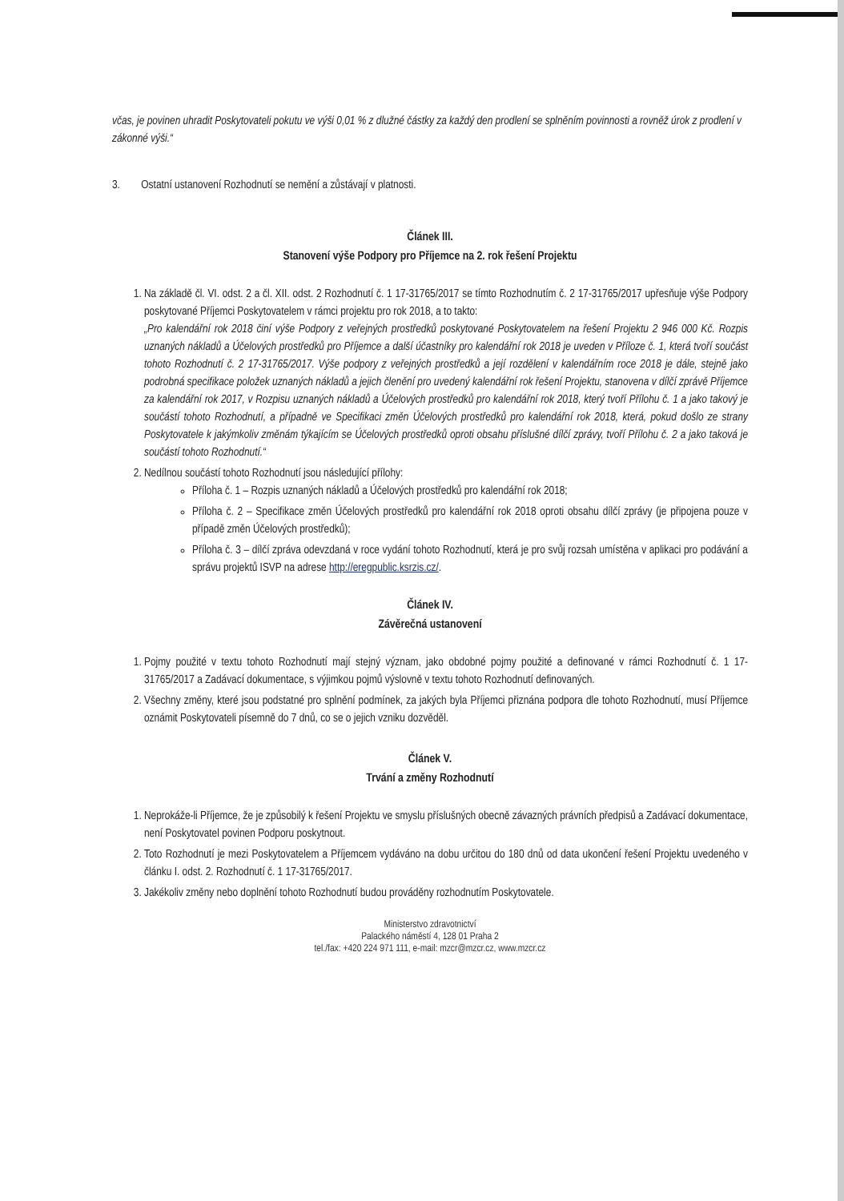včas, je povinen uhradit Poskytovateli pokutu ve výši 0,01 % z dlužné částky za každý den prodlení se splněním povinnosti a rovněž úrok z prodlení v zákonné výši.“
3. Ostatní ustanovení Rozhodnutí se nemění a zůstávají v platnosti.
Článek III.
Stanovení výše Podpory pro Příjemce na 2. rok řešení Projektu
1. Na základě čl. VI. odst. 2 a čl. XII. odst. 2 Rozhodnutí č. 1 17-31765/2017 se tímto Rozhodnutím č. 2 17-31765/2017 upřesňuje výše Podpory poskytované Příjemci Poskytovatelem v rámci projektu pro rok 2018, a to takto:
„Pro kalendářní rok 2018 činí výše Podpory z veřejných prostředků poskytované Poskytovatelem na řešení Projektu 2 946 000 Kč. Rozpis uznaných nákladů a Účelových prostředků pro Příjemce a další účastníky pro kalendářní rok 2018 je uveden v Příloze č. 1, která tvoří součást tohoto Rozhodnutí č. 2 17-31765/2017. Výše podpory z veřejných prostředků a její rozdělení v kalendářním roce 2018 je dále, stejně jako podrobná specifikace položek uznaných nákladů a jejich členění pro uvedený kalendářní rok řešení Projektu, stanovena v dílčí zprávě Příjemce za kalendářní rok 2017, v Rozpisu uznaných nákladů a Účelových prostředků pro kalendářní rok 2018, který tvoří Přílohu č. 1 a jako takový je součástí tohoto Rozhodnutí, a případně ve Specifikaci změn Účelových prostředků pro kalendářní rok 2018, která, pokud došlo ze strany Poskytovatele k jakýmkoliv změnám týkajícím se Účelových prostředků oproti obsahu příslušné dílčí zprávy, tvoří Přílohu č. 2 a jako taková je součástí tohoto Rozhodnutí.“
2. Nedílnou součástí tohoto Rozhodnutí jsou následující přílohy:
Příloha č. 1 – Rozpis uznaných nákladů a Účelových prostředků pro kalendářní rok 2018;
Příloha č. 2 – Specifikace změn Účelových prostředků pro kalendářní rok 2018 oproti obsahu dílčí zprávy (je připojena pouze v případě změn Účelových prostředků);
Příloha č. 3 – dílčí zpráva odevzdaná v roce vydání tohoto Rozhodnutí, která je pro svůj rozsah umístěna v aplikaci pro podávání a správu projektů ISVP na adrese http://eregpublic.ksrzis.cz/.
Článek IV.
Závěrečná ustanovení
1. Pojmy použité v textu tohoto Rozhodnutí mají stejný význam, jako obdobné pojmy použité a definované v rámci Rozhodnutí č. 1 17-31765/2017 a Zadávací dokumentace, s výjimkou pojmů výslovně v textu tohoto Rozhodnutí definovaných.
2. Všechny změny, které jsou podstatné pro splnění podmínek, za jakých byla Příjemci přiznána podpora dle tohoto Rozhodnutí, musí Příjemce oznámit Poskytovateli písemně do 7 dnů, co se o jejich vzniku dozvěděl.
Článek V.
Trvání a změny Rozhodnutí
1. Neprokáže-li Příjemce, že je způsobilý k řešení Projektu ve smyslu příslušných obecně závazných právních předpisů a Zadávací dokumentace, není Poskytovatel povinen Podporu poskytnout.
2. Toto Rozhodnutí je mezi Poskytovatelem a Příjemcem vydáváno na dobu určitou do 180 dnů od data ukončení řešení Projektu uvedeného v článku I. odst. 2. Rozhodnutí č. 1 17-31765/2017.
3. Jakékoliv změny nebo doplnění tohoto Rozhodnutí budou prováděny rozhodnutím Poskytovatele.
Ministerstvo zdravotnictví
Palackého náměstí 4, 128 01 Praha 2
tel./fax: +420 224 971 111, e-mail: mzcr@mzcr.cz, www.mzcr.cz